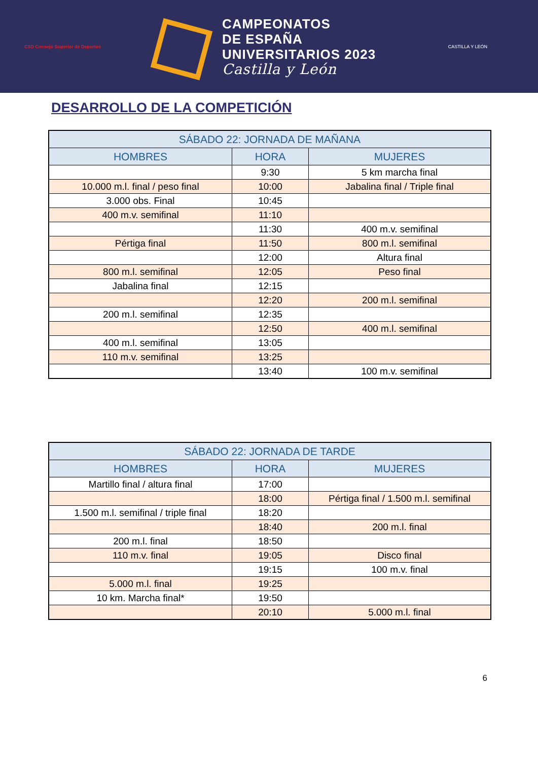CSD Consejo Superior de Deportes
CAMPEONATOS
DE ESPAÑA
UNIVERSITARIOS 2023
Castilla y León
CASTILLA Y LEÓN
DESARROLLO DE LA COMPETICIÓN
| SÁBADO 22: JORNADA DE MAÑANA | | |
| --- | --- | --- |
| HOMBRES | HORA | MUJERES |
| | 9:30 | 5 km marcha final |
| 10.000 m.l. final / peso final | 10:00 | Jabalina final / Triple final |
| 3.000 obs. Final | 10:45 | |
| 400 m.v. semifinal | 11:10 | |
| | 11:30 | 400 m.v. semifinal |
| Pértiga final | 11:50 | 800 m.l. semifinal |
| | 12:00 | Altura final |
| 800 m.l. semifinal | 12:05 | Peso final |
| Jabalina final | 12:15 | |
| | 12:20 | 200 m.l. semifinal |
| 200 m.l. semifinal | 12:35 | |
| | 12:50 | 400 m.l. semifinal |
| 400 m.l. semifinal | 13:05 | |
| 110 m.v. semifinal | 13:25 | |
| | 13:40 | 100 m.v. semifinal |
| SÁBADO 22: JORNADA DE TARDE | | |
| --- | --- | --- |
| HOMBRES | HORA | MUJERES |
| Martillo final / altura final | 17:00 | |
| | 18:00 | Pértiga final / 1.500 m.l. semifinal |
| 1.500 m.l. semifinal / triple final | 18:20 | |
| | 18:40 | 200 m.l. final |
| 200 m.l. final | 18:50 | |
| 110 m.v. final | 19:05 | Disco final |
| | 19:15 | 100 m.v. final |
| 5.000 m.l. final | 19:25 | |
| 10 km. Marcha final* | 19:50 | |
| | 20:10 | 5.000 m.l. final |
6